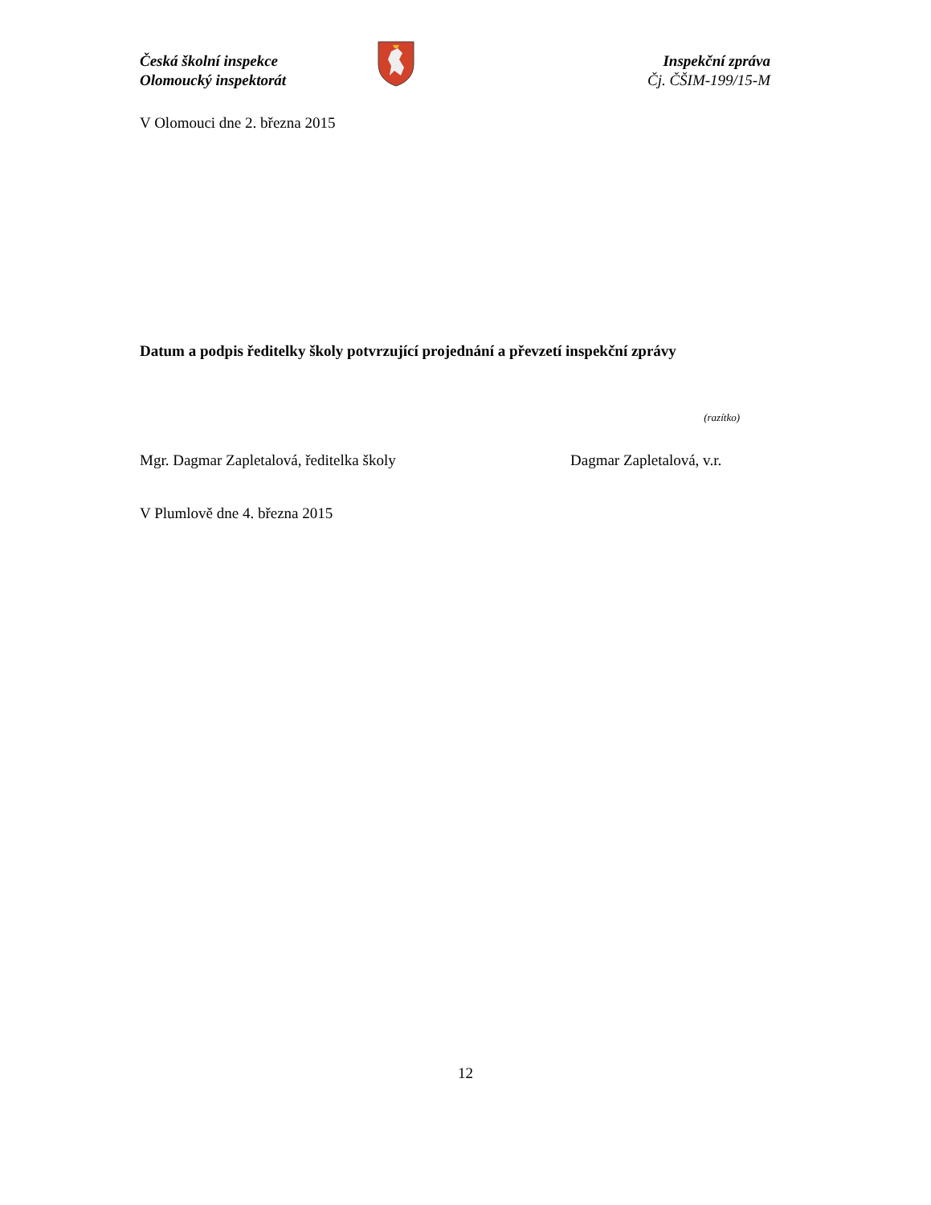Česká školní inspekce
Olomoucký inspektorát
Inspekční zpráva
Čj. ČŠIM-199/15-M
V Olomouci dne 2. března 2015
Datum a podpis ředitelky školy potvrzující projednání a převzetí inspekční zprávy
(razítko)
Mgr. Dagmar Zapletalová, ředitelka školy Dagmar Zapletalová, v.r.
V Plumlově dne 4. března 2015
12